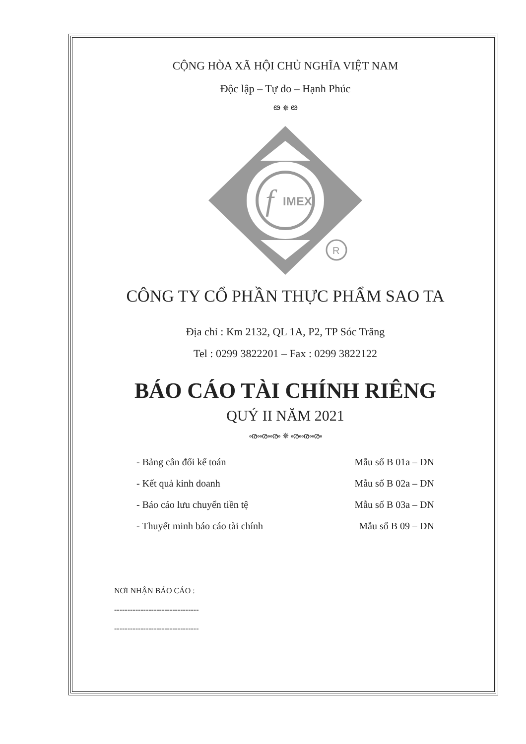CỘNG HÒA XÃ HỘI CHỦ NGHĨA VIỆT NAM
Độc lập – Tự do – Hạnh Phúc
ೞ ✵ ೞ
f
IMEX
R
CÔNG TY CỔ PHẦN THỰC PHẨM SAO TA
Địa chỉ : Km 2132, QL 1A, P2, TP Sóc Trăng
Tel : 0299 3822201 – Fax : 0299 3822122
BÁO CÁO TÀI CHÍNH RIÊNG
QUÝ II NĂM 2021
ൟൟൟ ✵ ൟൟൟ
- Bảng cân đối kế toán Mẫu số B 01a – DN
- Kết quả kinh doanh Mẫu số B 02a – DN
- Báo cáo lưu chuyển tiền tệ Mẫu số B 03a – DN
- Thuyết minh báo cáo tài chính Mẫu số B 09 – DN
NƠI NHẬN BÁO CÁO :
--------------------------------
--------------------------------